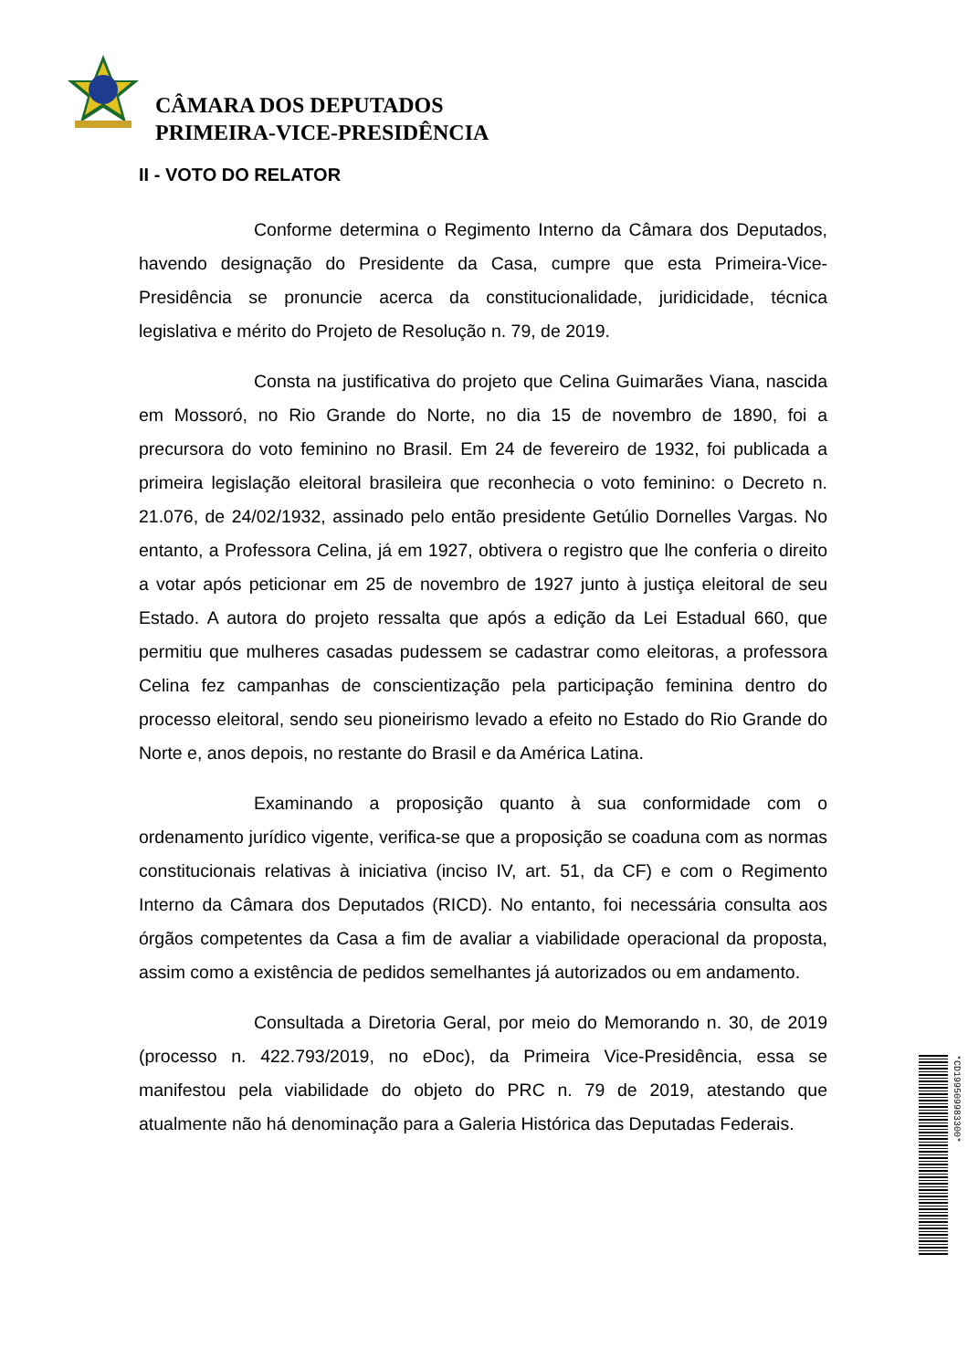CÂMARA DOS DEPUTADOS
PRIMEIRA-VICE-PRESIDÊNCIA
II - VOTO DO RELATOR
Conforme determina o Regimento Interno da Câmara dos Deputados, havendo designação do Presidente da Casa, cumpre que esta Primeira-Vice-Presidência se pronuncie acerca da constitucionalidade, juridicidade, técnica legislativa e mérito do Projeto de Resolução n. 79, de 2019.
Consta na justificativa do projeto que Celina Guimarães Viana, nascida em Mossoró, no Rio Grande do Norte, no dia 15 de novembro de 1890, foi a precursora do voto feminino no Brasil. Em 24 de fevereiro de 1932, foi publicada a primeira legislação eleitoral brasileira que reconhecia o voto feminino: o Decreto n. 21.076, de 24/02/1932, assinado pelo então presidente Getúlio Dornelles Vargas. No entanto, a Professora Celina, já em 1927, obtivera o registro que lhe conferia o direito a votar após peticionar em 25 de novembro de 1927 junto à justiça eleitoral de seu Estado. A autora do projeto ressalta que após a edição da Lei Estadual 660, que permitiu que mulheres casadas pudessem se cadastrar como eleitoras, a professora Celina fez campanhas de conscientização pela participação feminina dentro do processo eleitoral, sendo seu pioneirismo levado a efeito no Estado do Rio Grande do Norte e, anos depois, no restante do Brasil e da América Latina.
Examinando a proposição quanto à sua conformidade com o ordenamento jurídico vigente, verifica-se que a proposição se coaduna com as normas constitucionais relativas à iniciativa (inciso IV, art. 51, da CF) e com o Regimento Interno da Câmara dos Deputados (RICD). No entanto, foi necessária consulta aos órgãos competentes da Casa a fim de avaliar a viabilidade operacional da proposta, assim como a existência de pedidos semelhantes já autorizados ou em andamento.
Consultada a Diretoria Geral, por meio do Memorando n. 30, de 2019 (processo n. 422.793/2019, no eDoc), da Primeira Vice-Presidência, essa se manifestou pela viabilidade do objeto do PRC n. 79 de 2019, atestando que atualmente não há denominação para a Galeria Histórica das Deputadas Federais.
*CD199509983300*